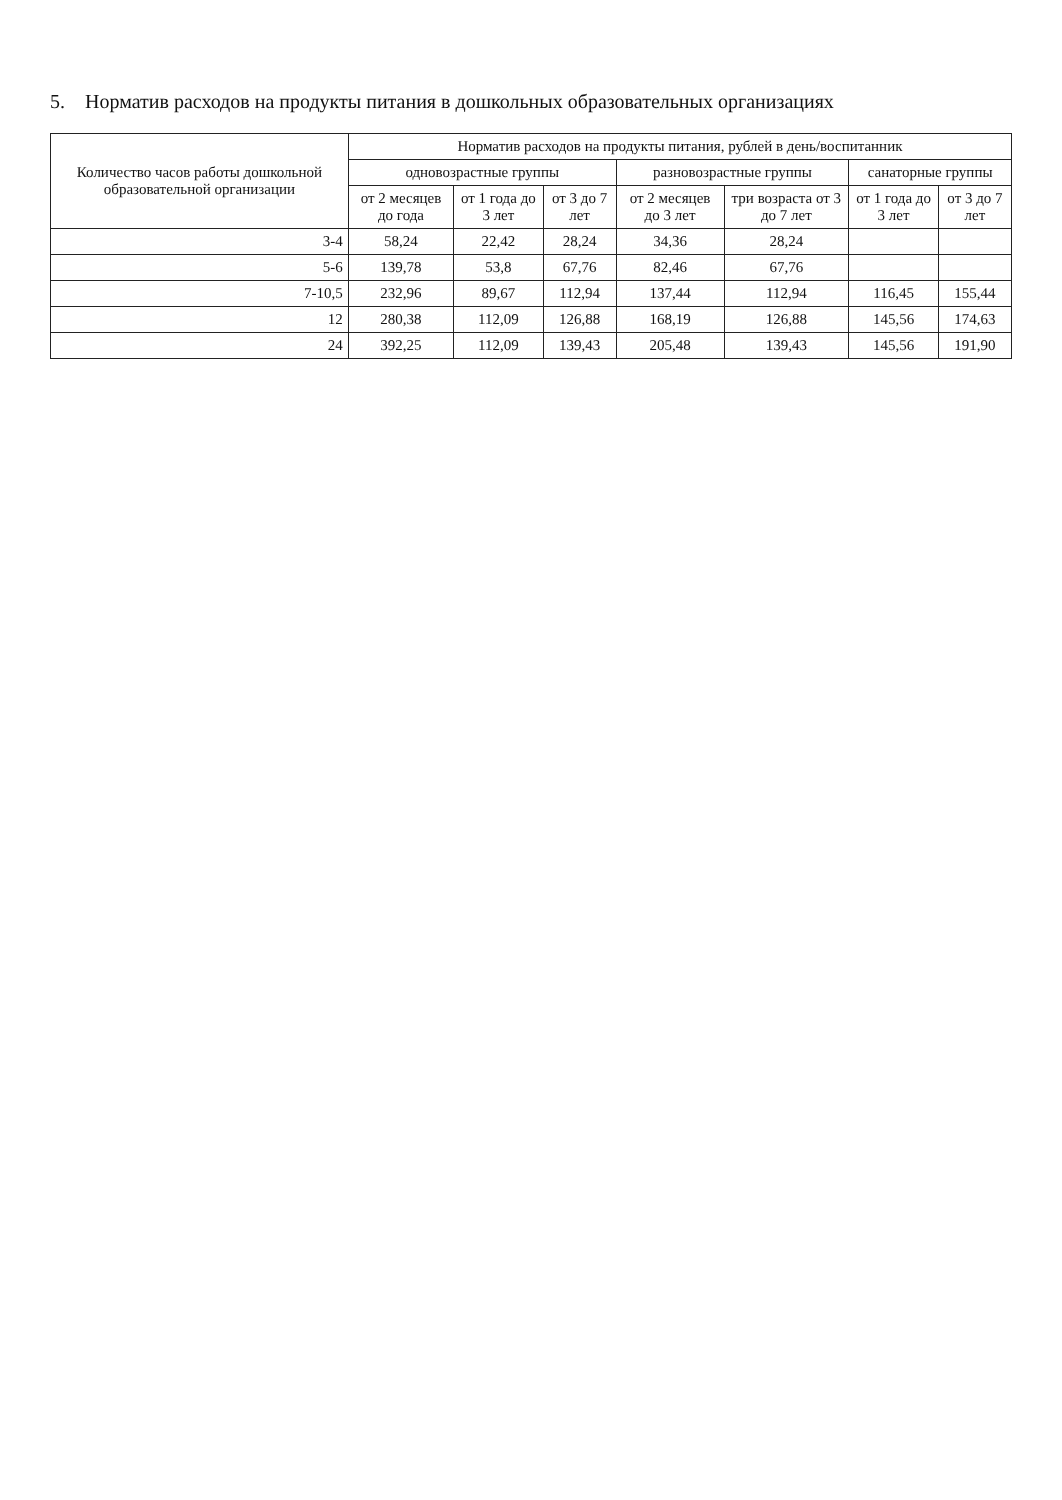5. Норматив расходов на продукты питания в дошкольных образовательных организациях
| Количество часов работы дошкольной образовательной организации | Норматив расходов на продукты питания, рублей в день/воспитанник | | | | | | |
| --- | --- | --- | --- | --- | --- | --- | --- |
| | одновозрастные группы | | | разновозрастные группы | | санаторные группы | |
| | от 2 месяцев до года | от 1 года до 3 лет | от 3 до 7 лет | от 2 месяцев до 3 лет | три возраста от 3 до 7 лет | от 1 года до 3 лет | от 3 до 7 лет |
| 3-4 | 58,24 | 22,42 | 28,24 | 34,36 | 28,24 | | |
| 5-6 | 139,78 | 53,8 | 67,76 | 82,46 | 67,76 | | |
| 7-10,5 | 232,96 | 89,67 | 112,94 | 137,44 | 112,94 | 116,45 | 155,44 |
| 12 | 280,38 | 112,09 | 126,88 | 168,19 | 126,88 | 145,56 | 174,63 |
| 24 | 392,25 | 112,09 | 139,43 | 205,48 | 139,43 | 145,56 | 191,90 |